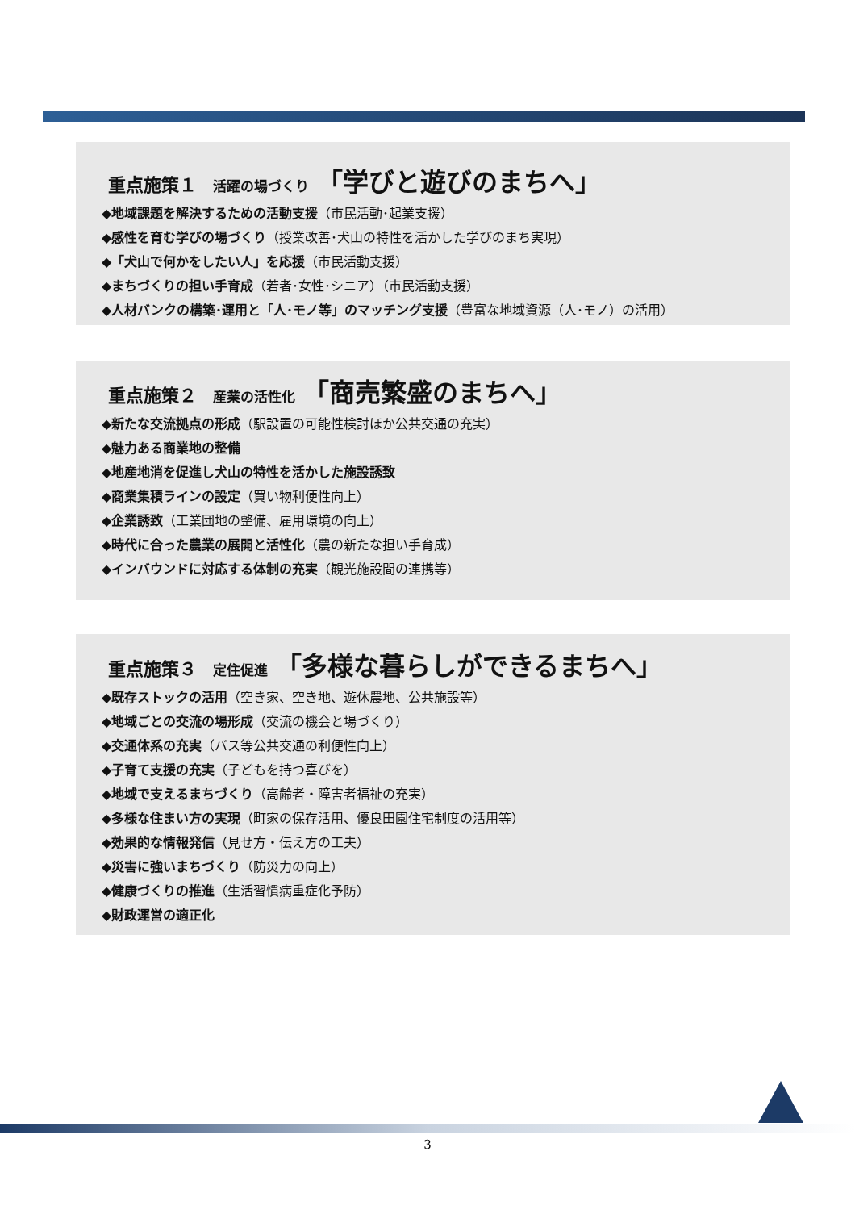重点施策１ 活躍の場づくり 「学びと遊びのまちへ」
◆地域課題を解決するための活動支援（市民活動･起業支援）
◆感性を育む学びの場づくり（授業改善･犬山の特性を活かした学びのまち実現）
◆「犬山で何かをしたい人」を応援（市民活動支援）
◆まちづくりの担い手育成（若者･女性･シニア）（市民活動支援）
◆人材バンクの構築･運用と「人･モノ等」のマッチング支援（豊富な地域資源（人･モノ）の活用）
重点施策２ 産業の活性化 「商売繁盛のまちへ」
◆新たな交流拠点の形成（駅設置の可能性検討ほか公共交通の充実）
◆魅力ある商業地の整備
◆地産地消を促進し犬山の特性を活かした施設誘致
◆商業集積ラインの設定（買い物利便性向上）
◆企業誘致（工業団地の整備、雇用環境の向上）
◆時代に合った農業の展開と活性化（農の新たな担い手育成）
◆インバウンドに対応する体制の充実（観光施設間の連携等）
重点施策３ 定住促進 「多様な暮らしができるまちへ」
◆既存ストックの活用（空き家、空き地、遊休農地、公共施設等）
◆地域ごとの交流の場形成（交流の機会と場づくり）
◆交通体系の充実（バス等公共交通の利便性向上）
◆子育て支援の充実（子どもを持つ喜びを）
◆地域で支えるまちづくり（高齢者・障害者福祉の充実）
◆多様な住まい方の実現（町家の保存活用、優良田園住宅制度の活用等）
◆効果的な情報発信（見せ方・伝え方の工夫）
◆災害に強いまちづくり（防災力の向上）
◆健康づくりの推進（生活習慣病重症化予防）
◆財政運営の適正化
3